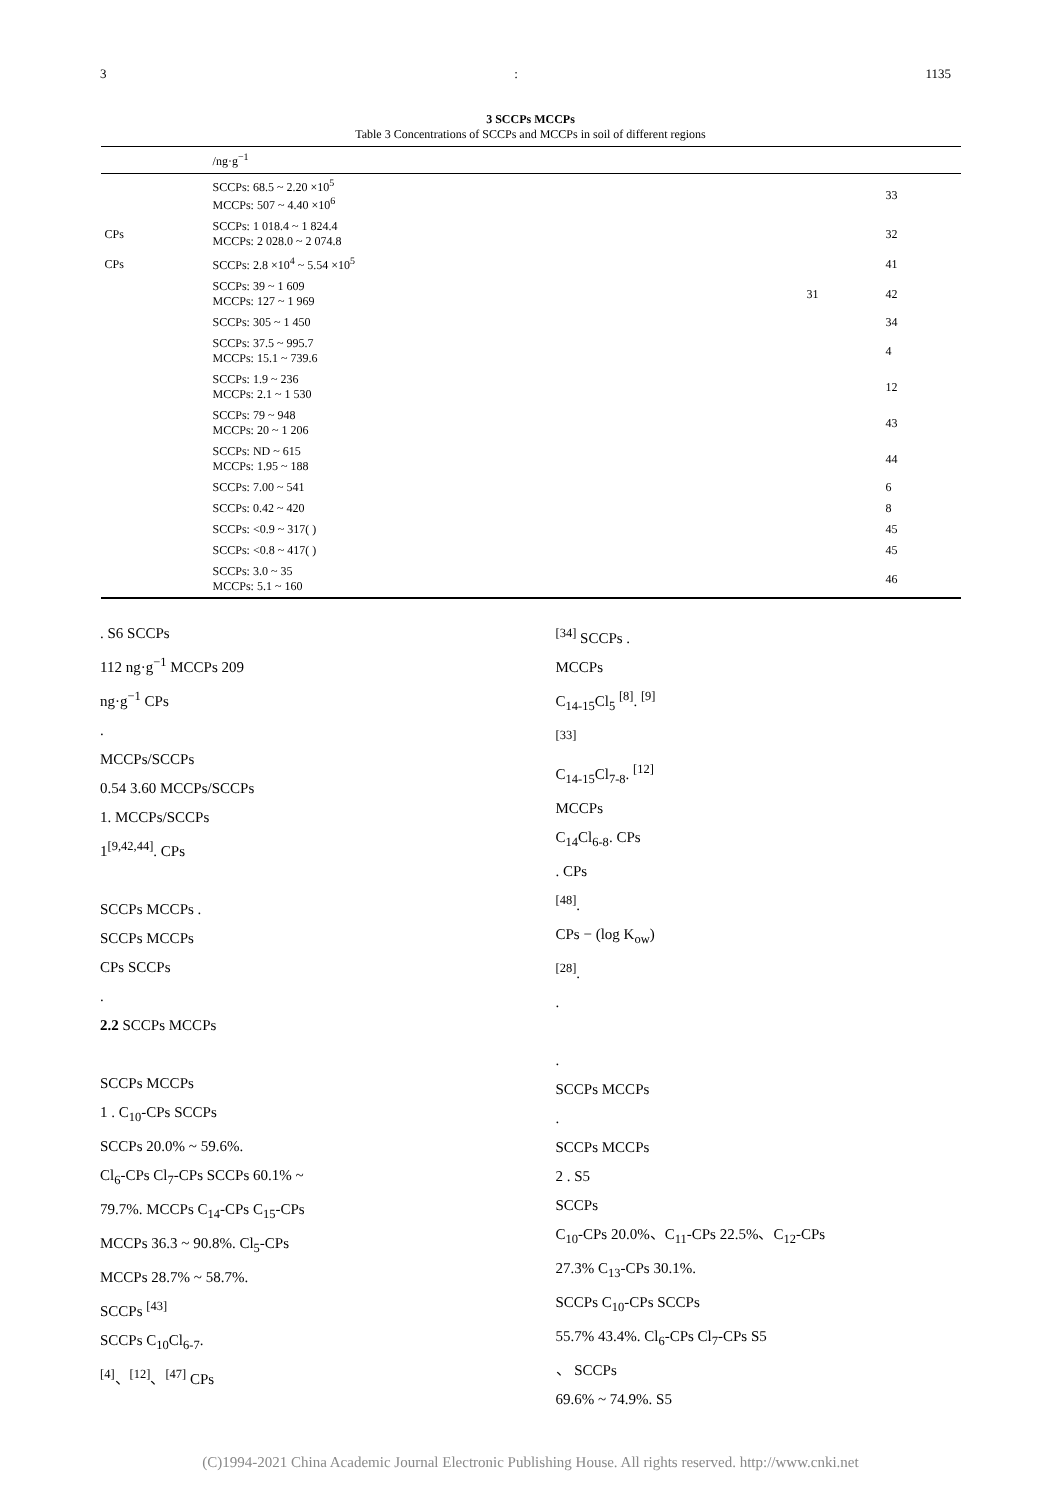3: 1135
3 SCCPs MCCPs
Table 3 Concentrations of SCCPs and MCCPs in soil of different regions
| | /ng·g<sup>−1</sup> | | |
| --- | --- | --- | --- |
| | SCCPs: 68.5 ~ 2.20 ×10<sup>5</sup> MCCPs: 507 ~ 4.40 ×10<sup>6</sup> | | 33 |
| CPs | SCCPs: 1 018.4 ~ 1 824.4 MCCPs: 2 028.0 ~ 2 074.8 | | 32 |
| CPs | SCCPs: 2.8 ×10<sup>4</sup> ~ 5.54 ×10<sup>5</sup> | | 41 |
| | SCCPs: 39 ~ 1 609 MCCPs: 127 ~ 1 969 | 31 | 42 |
| | SCCPs: 305 ~ 1 450 | | 34 |
| | SCCPs: 37.5 ~ 995.7 MCCPs: 15.1 ~ 739.6 | | 4 |
| | SCCPs: 1.9 ~ 236 MCCPs: 2.1 ~ 1 530 | | 12 |
| | SCCPs: 79 ~ 948 MCCPs: 20 ~ 1 206 | | 43 |
| | SCCPs: ND ~ 615 MCCPs: 1.95 ~ 188 | | 44 |
| | SCCPs: 7.00 ~ 541 | | 6 |
| | SCCPs: 0.42 ~ 420 | | 8 |
| | SCCPs: <0.9 ~ 317( ) | | 45 |
| | SCCPs: <0.8 ~ 417( ) | | 45 |
| | SCCPs: 3.0 ~ 35 MCCPs: 5.1 ~ 160 | | 46 |
. S6 SCCPs
112 ng·g<sup>−1</sup> MCCPs 209
ng·g<sup>−1</sup> CPs
.
MCCPs/SCCPs
0.54 3.60 MCCPs/SCCPs
1. MCCPs/SCCPs
1<sup>[9,42,44]</sup>. CPs
SCCPs MCCPs .
SCCPs MCCPs
CPs SCCPs
.
2.2 SCCPs MCCPs
SCCPs MCCPs
1 . C<sub>10</sub>-CPs SCCPs
SCCPs 20.0% ~ 59.6%.
Cl<sub>6</sub>-CPs Cl<sub>7</sub>-CPs SCCPs 60.1% ~
79.7%. MCCPs C<sub>14</sub>-CPs C<sub>15</sub>-CPs
MCCPs 36.3 ~ 90.8%. Cl<sub>5</sub>-CPs
MCCPs 28.7% ~ 58.7%.
SCCPs <sup>[43]</sup>
SCCPs C<sub>10</sub>Cl<sub>6-7</sub>.
<sup>[4]</sup>、<sup>[12]</sup>、<sup>[47]</sup> CPs
<sup>[34]</sup> SCCPs .
MCCPs
C<sub>14-15</sub>Cl<sub>5</sub> <sup>[8]</sup>. <sup>[9]</sup>
<sup>[33]</sup>
C<sub>14-15</sub>Cl<sub>7-8</sub>. <sup>[12]</sup>
MCCPs
C<sub>14</sub>Cl<sub>6-8</sub>. CPs
. CPs
<sup>[48]</sup>.
CPs − (log K<sub>ow</sub>)
<sup>[28]</sup>.
.
.
SCCPs MCCPs
.
SCCPs MCCPs
2 . S5
SCCPs
C<sub>10</sub>-CPs 20.0%、C<sub>11</sub>-CPs 22.5%、C<sub>12</sub>-CPs
27.3% C<sub>13</sub>-CPs 30.1%.
SCCPs C<sub>10</sub>-CPs SCCPs
55.7% 43.4%. Cl<sub>6</sub>-CPs Cl<sub>7</sub>-CPs S5
、 SCCPs
69.6% ~ 74.9%. S5
(C)1994-2021 China Academic Journal Electronic Publishing House. All rights reserved. http://www.cnki.net